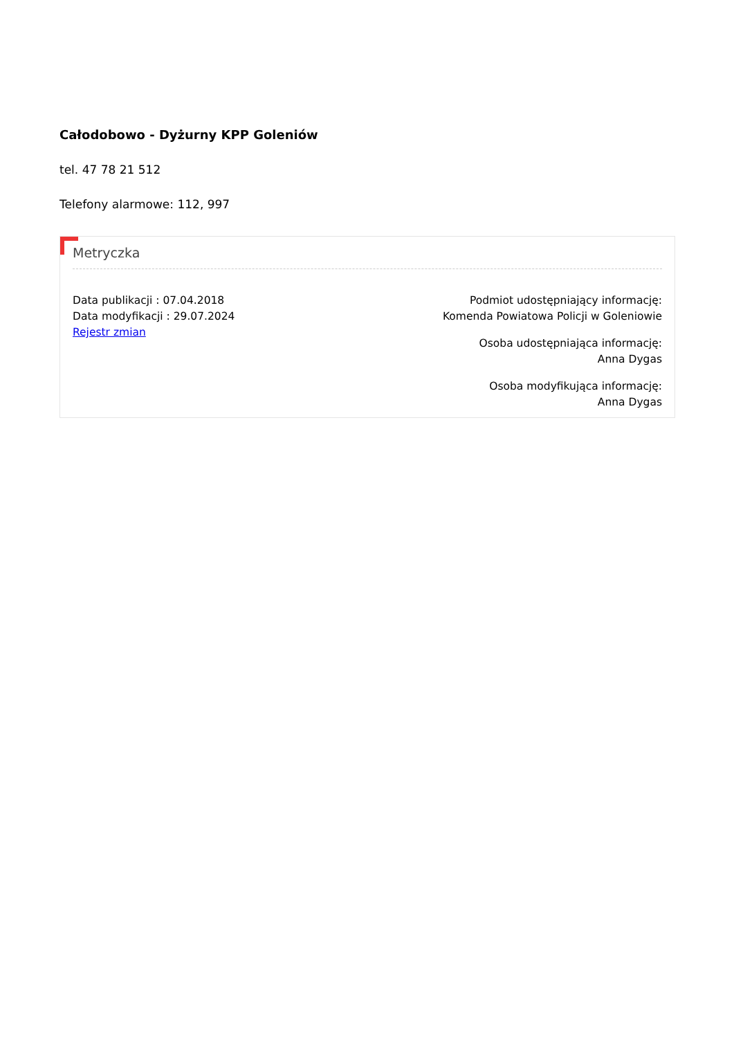Całodobowo - Dyżurny KPP Goleniów
tel. 47 78 21 512
Telefony alarmowe: 112, 997
Metryczka
Data publikacji : 07.04.2018
Data modyfikacji : 29.07.2024
Rejestr zmian
Podmiot udostępniający informację:
Komenda Powiatowa Policji w Goleniowie
Osoba udostępniająca informację:
Anna Dygas
Osoba modyfikująca informację:
Anna Dygas